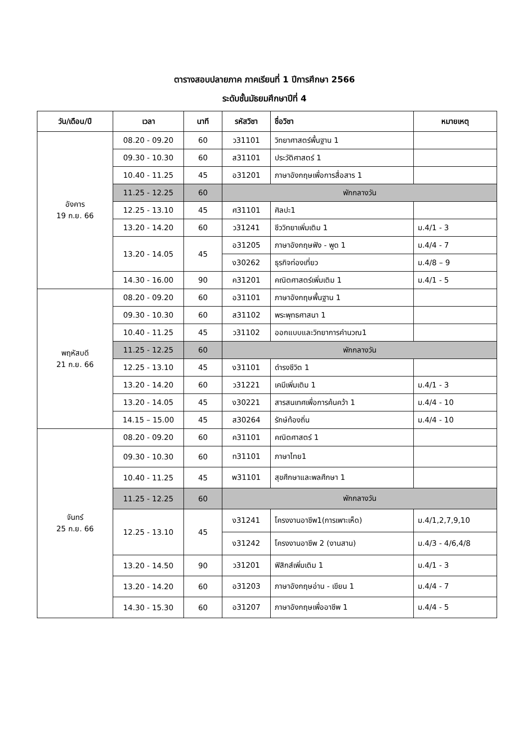ตารางสอบปลายภาค ภาคเรียนที่ 1 ปีการศึกษา 2566
ระดับชั้นมัธยมศึกษาปีที่ 4
| วัน/เดือน/ปี | เวลา | นาที | รหัสวิชา | ชื่อวิชา | หมายเหตุ |
| --- | --- | --- | --- | --- | --- |
| อังคาร 19 ก.ย. 66 | 08.20 - 09.20 | 60 | ว31101 | วิทยาศาสตร์พื้นฐาน 1 | |
| | 09.30 - 10.30 | 60 | ส31101 | ประวัติศาสตร์ 1 | |
| | 10.40 - 11.25 | 45 | อ31201 | ภาษาอังกฤษเพื่อการสื่อสาร 1 | |
| | 11.25 - 12.25 | 60 | พักกลางวัน | | |
| | 12.25 - 13.10 | 45 | ศ31101 | ศิลปะ1 | |
| | 13.20 - 14.20 | 60 | ว31241 | ชีววิทยาเพิ่มเติม 1 | ม.4/1 - 3 |
| | 13.20 - 14.05 | 45 | อ31205 | ภาษาอังกฤษฟัง - พูด 1 | ม.4/4 - 7 |
| | | | ง30262 | ธุรกิจท่องเที่ยว | ม.4/8 – 9 |
| | 14.30 - 16.00 | 90 | ค31201 | คณิตศาสตร์เพิ่มเติม 1 | ม.4/1 - 5 |
| พฤหัสบดี 21 ก.ย. 66 | 08.20 - 09.20 | 60 | อ31101 | ภาษาอังกฤษพื้นฐาน 1 | |
| | 09.30 - 10.30 | 60 | ส31102 | พระพุทธศาสนา 1 | |
| | 10.40 - 11.25 | 45 | ว31102 | ออกแบบและวิทยาการคำนวณ1 | |
| | 11.25 - 12.25 | 60 | พักกลางวัน | | |
| | 12.25 - 13.10 | 45 | ง31101 | ดำรงชีวิต 1 | |
| | 13.20 - 14.20 | 60 | ว31221 | เคมีเพิ่มเติม 1 | ม.4/1 - 3 |
| | 13.20 - 14.05 | 45 | ง30221 | สารสนเทศเพื่อการค้นคว้า 1 | ม.4/4 - 10 |
| | 14.15 – 15.00 | 45 | ส30264 | รักษ์ท้องถิ่น | ม.4/4 - 10 |
| จันทร์ 25 ก.ย. 66 | 08.20 - 09.20 | 60 | ค31101 | คณิตศาสตร์ 1 | |
| | 09.30 - 10.30 | 60 | ท31101 | ภาษาไทย1 | |
| | 10.40 - 11.25 | 45 | พ31101 | สุขศึกษาและพลศึกษา 1 | |
| | 11.25 - 12.25 | 60 | พักกลางวัน | | |
| | 12.25 - 13.10 | 45 | ง31241 | โครงงานอาชีพ1(การเพาะเห็ด) | ม.4/1,2,7,9,10 |
| | | | ง31242 | โครงงานอาชีพ 2 (งานสาน) | ม.4/3 - 4/6,4/8 |
| | 13.20 - 14.50 | 90 | ว31201 | ฟิสิกส์เพิ่มเติม 1 | ม.4/1 - 3 |
| | 13.20 - 14.20 | 60 | อ31203 | ภาษาอังกฤษอ่าน - เขียน 1 | ม.4/4 - 7 |
| | 14.30 - 15.30 | 60 | อ31207 | ภาษาอังกฤษเพื่ออาชีพ 1 | ม.4/4 - 5 |